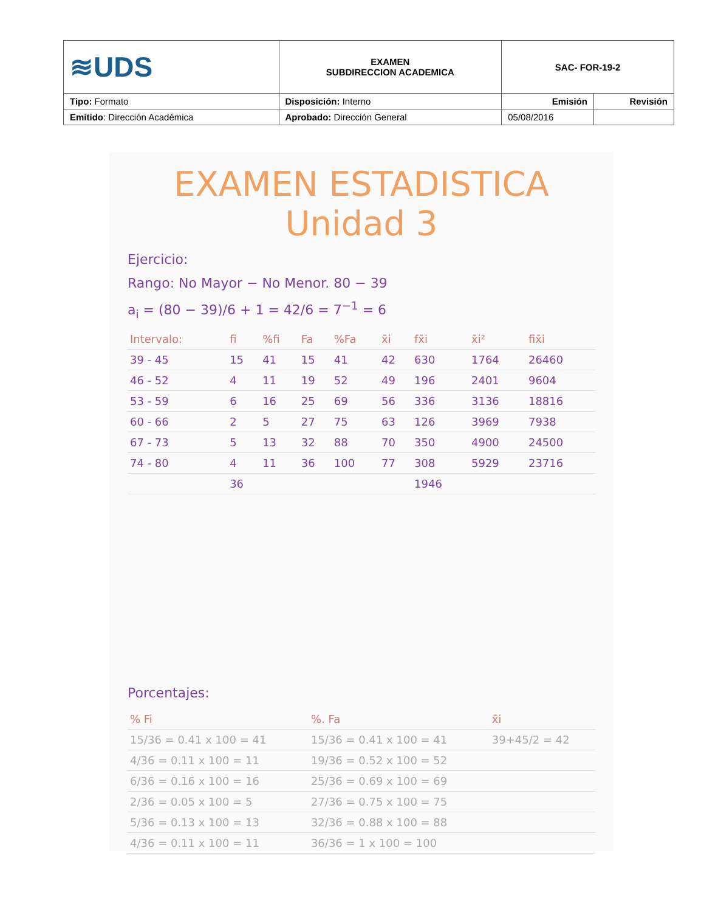| ≋UDS | EXAMEN SUBDIRECCION ACADEMICA | SAC- FOR-19-2 | |
| Tipo: Formato | Disposición: Interno | Emisión | Revisión |
| Emitido : Dirección Académica | Aprobado: Dirección General | 05/08/2016 | |
EXAMEN ESTADISTICA
Unidad 3
Ejercicio:
Rango: No Mayor − No Menor. 80 − 39
a<sub>i</sub> = (80 − 39)/6 + 1 = 42/6 = 7<sup>−1</sup> = 6
| Intervalo: | fi | %fi | Fa | %Fa | x̄i | fx̄i | x̄i² | fix̄i |
| --- | --- | --- | --- | --- | --- | --- | --- | --- |
| 39 - 45 | 15 | 41 | 15 | 41 | 42 | 630 | 1764 | 26460 |
| 46 - 52 | 4 | 11 | 19 | 52 | 49 | 196 | 2401 | 9604 |
| 53 - 59 | 6 | 16 | 25 | 69 | 56 | 336 | 3136 | 18816 |
| 60 - 66 | 2 | 5 | 27 | 75 | 63 | 126 | 3969 | 7938 |
| 67 - 73 | 5 | 13 | 32 | 88 | 70 | 350 | 4900 | 24500 |
| 74 - 80 | 4 | 11 | 36 | 100 | 77 | 308 | 5929 | 23716 |
| | 36 | | | | | 1946 | | |
Porcentajes:
| % Fi | %. Fa | x̄i |
| --- | --- | --- |
| 15/36 = 0.41 x 100 = 41 | 15/36 = 0.41 x 100 = 41 | 39+45/2 = 42 |
| 4/36 = 0.11 x 100 = 11 | 19/36 = 0.52 x 100 = 52 | |
| 6/36 = 0.16 x 100 = 16 | 25/36 = 0.69 x 100 = 69 | |
| 2/36 = 0.05 x 100 = 5 | 27/36 = 0.75 x 100 = 75 | |
| 5/36 = 0.13 x 100 = 13 | 32/36 = 0.88 x 100 = 88 | |
| 4/36 = 0.11 x 100 = 11 | 36/36 = 1 x 100 = 100 | |